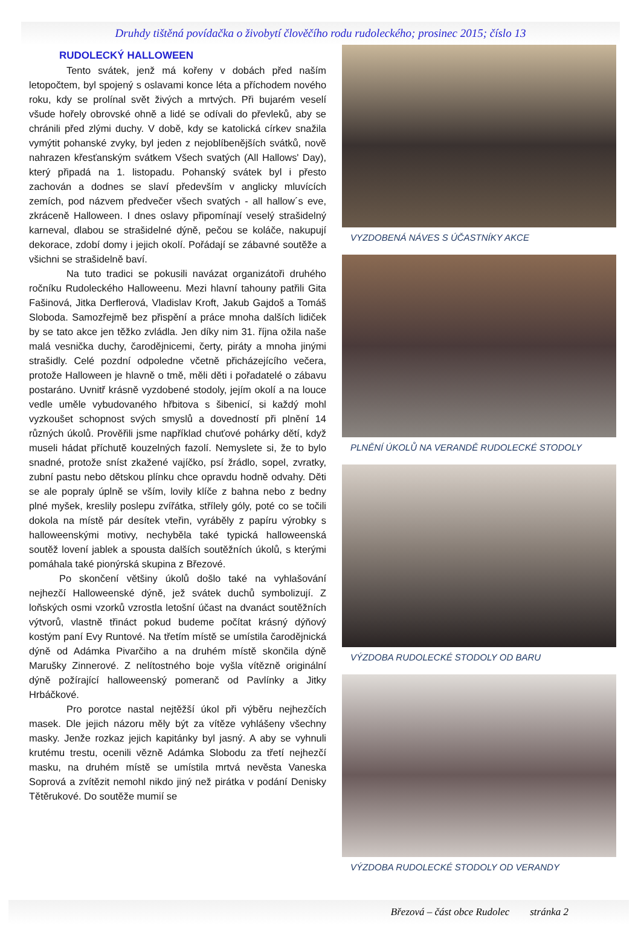Druhdy tištěná povídačka o živobytí člověčího rodu rudoleckého; prosinec 2015; číslo 13
RUDOLECKÝ HALLOWEEN
Tento svátek, jenž má kořeny v dobách před naším letopočtem, byl spojený s oslavami konce léta a příchodem nového roku, kdy se prolínal svět živých a mrtvých. Při bujarém veselí všude hořely obrovské ohně a lidé se odívali do převleků, aby se chránili před zlými duchy. V době, kdy se katolická církev snažila vymýtit pohanské zvyky, byl jeden z nejoblíbenějších svátků, nově nahrazen křesťanským svátkem Všech svatých (All Hallows' Day), který připadá na 1. listopadu. Pohanský svátek byl i přesto zachován a dodnes se slaví především v anglicky mluvících zemích, pod názvem předvečer všech svatých - all hallow´s eve, zkráceně Halloween. I dnes oslavy připomínají veselý strašidelný karneval, dlabou se strašidelné dýně, pečou se koláče, nakupují dekorace, zdobí domy i jejich okolí. Pořádají se zábavné soutěže a všichni se strašidelně baví.
Na tuto tradici se pokusili navázat organizátoři druhého ročníku Rudoleckého Halloweenu. Mezi hlavní tahouny patřili Gita Fašinová, Jitka Derflerová, Vladislav Kroft, Jakub Gajdoš a Tomáš Sloboda. Samozřejmě bez přispění a práce mnoha dalších lidiček by se tato akce jen těžko zvládla. Jen díky nim 31. října ožila naše malá vesnička duchy, čarodějnicemi, čerty, piráty a mnoha jinými strašidly. Celé pozdní odpoledne včetně přicházejícího večera, protože Halloween je hlavně o tmě, měli děti i pořadatelé o zábavu postaráno. Uvnitř krásně vyzdobené stodoly, jejím okolí a na louce vedle uměle vybudovaného hřbitova s šibenicí, si každý mohl vyzkoušet schopnost svých smyslů a dovedností při plnění 14 různých úkolů. Prověřili jsme například chuťové pohárky dětí, když museli hádat příchutě kouzelných fazolí. Nemyslete si, že to bylo snadné, protože sníst zkažené vajíčko, psí žrádlo, sopel, zvratky, zubní pastu nebo dětskou plínku chce opravdu hodně odvahy. Děti se ale popraly úplně se vším, lovily klíče z bahna nebo z bedny plné myšek, kreslily poslepu zvířátka, střílely góly, poté co se točili dokola na místě pár desítek vteřin, vyráběly z papíru výrobky s halloweenskými motivy, nechyběla také typická halloweenská soutěž lovení jablek a spousta dalších soutěžních úkolů, s kterými pomáhala také pionýrská skupina z Březové.
Po skončení většiny úkolů došlo také na vyhlašování nejhezčí Halloweenské dýně, jež svátek duchů symbolizují. Z loňských osmi vzorků vzrostla letošní účast na dvanáct soutěžních výtvorů, vlastně třináct pokud budeme počítat krásný dýňový kostým paní Evy Runtové. Na třetím místě se umístila čarodějnická dýně od Adámka Pivarčiho a na druhém místě skončila dýně Marušky Zinnerové. Z nelítostného boje vyšla vítězně originální dýně požírající halloweenský pomeranč od Pavlínky a Jitky Hrbáčkové.
Pro porotce nastal nejtěžší úkol při výběru nejhezčích masek. Dle jejich názoru měly být za vítěze vyhlášeny všechny masky. Jenže rozkaz jejich kapitánky byl jasný. A aby se vyhnuli krutému trestu, ocenili vězně Adámka Slobodu za třetí nejhezčí masku, na druhém místě se umístila mrtvá nevěsta Vaneska Soprová a zvítězit nemohl nikdo jiný než pirátka v podání Denisky Tětěrukové. Do soutěže mumií se
VYZDOBENÁ NÁVES S ÚČASTNÍKY AKCE
PLNĚNÍ ÚKOLŮ NA VERANDĚ RUDOLECKÉ STODOLY
VÝZDOBA RUDOLECKÉ STODOLY OD BARU
VÝZDOBA RUDOLECKÉ STODOLY OD VERANDY
Březová – část obce Rudolec stránka 2